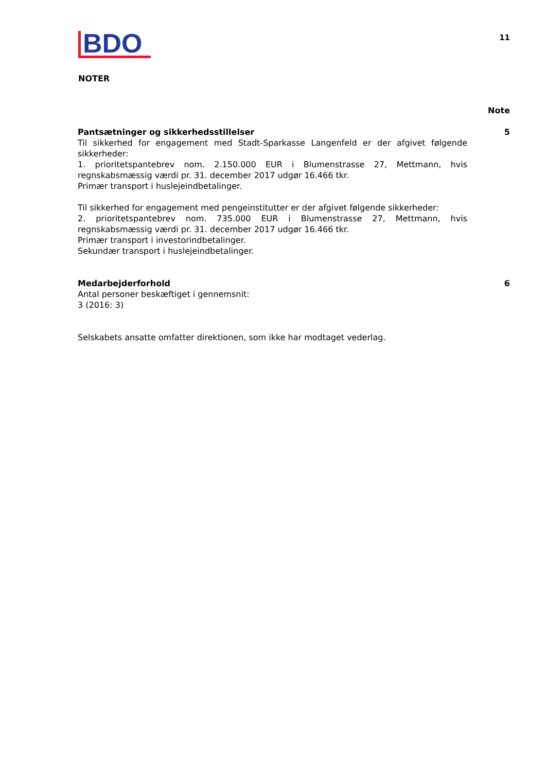BDO
11
NOTER
Note
Pantsætninger og sikkerhedsstillelser
Til sikkerhed for engagement med Stadt-Sparkasse Langenfeld er der afgivet følgende sikkerheder:
1. prioritetspantebrev nom. 2.150.000 EUR i Blumenstrasse 27, Mettmann, hvis regnskabsmæssig værdi pr. 31. december 2017 udgør 16.466 tkr.
Primær transport i huslejeindbetalinger.
Til sikkerhed for engagement med pengeinstitutter er der afgivet følgende sikkerheder:
2. prioritetspantebrev nom. 735.000 EUR i Blumenstrasse 27, Mettmann, hvis regnskabsmæssig værdi pr. 31. december 2017 udgør 16.466 tkr.
Primær transport i investorindbetalinger.
Sekundær transport i huslejeindbetalinger.
5
Medarbejderforhold
Antal personer beskæftiget i gennemsnit:
3 (2016: 3)
Selskabets ansatte omfatter direktionen, som ikke har modtaget vederlag.
6